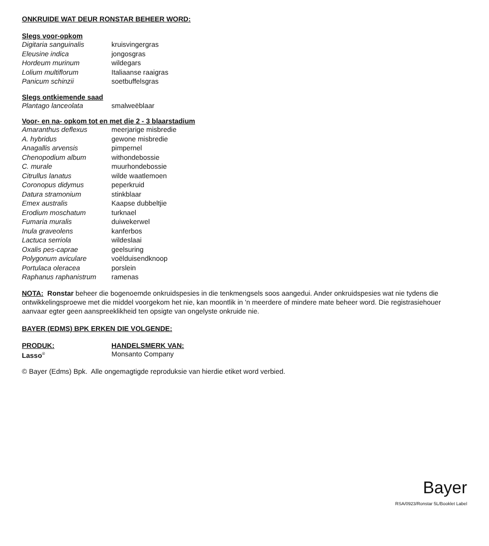ONKRUIDE WAT DEUR RONSTAR BEHEER WORD:
| Slegs voor-opkom | |
| --- | --- |
| Digitaria sanguinalis | kruisvingergras |
| Eleusine indica | jongosgras |
| Hordeum murinum | wildegars |
| Lolium multiflorum | Italiaanse raaigras |
| Panicum schinzii | soetbuffelsgras |
| Slegs ontkiemende saad | |
| --- | --- |
| Plantago lanceolata | smalweëblaar |
| Voor- en na- opkom tot en met die 2 - 3 blaarstadium | |
| --- | --- |
| Amaranthus deflexus | meerjarige misbredie |
| A. hybridus | gewone misbredie |
| Anagallis arvensis | pimpernel |
| Chenopodium album | withondebossie |
| C. murale | muurhondebossie |
| Citrullus lanatus | wilde waatlemoen |
| Coronopus didymus | peperkruid |
| Datura stramonium | stinkblaar |
| Emex australis | Kaapse dubbeltjie |
| Erodium moschatum | turknael |
| Fumaria muralis | duiwekerwel |
| Inula graveolens | kanferbos |
| Lactuca serriola | wildeslaai |
| Oxalis pes-caprae | geelsuring |
| Polygonum aviculare | voëlduisendknoop |
| Portulaca oleracea | porslein |
| Raphanus raphanistrum | ramenas |
NOTA: Ronstar beheer die bogenoemde onkruidspesies in die tenkmengsels soos aangedui. Ander onkruidspesies wat nie tydens die ontwikkelingsproewe met die middel voorgekom het nie, kan moontlik in 'n meerdere of mindere mate beheer word. Die registrasiehouer aanvaar egter geen aanspreeklikheid ten opsigte van ongelyste onkruide nie.
BAYER (EDMS) BPK ERKEN DIE VOLGENDE:
| PRODUK: | HANDELSMERK VAN: |
| --- | --- |
| Lasso<sup>®</sup> | Monsanto Company |
© Bayer (Edms) Bpk. Alle ongemagtigde reproduksie van hierdie etiket word verbied.
Bayer
RSA/0923/Ronstar 5L/Booklet Label